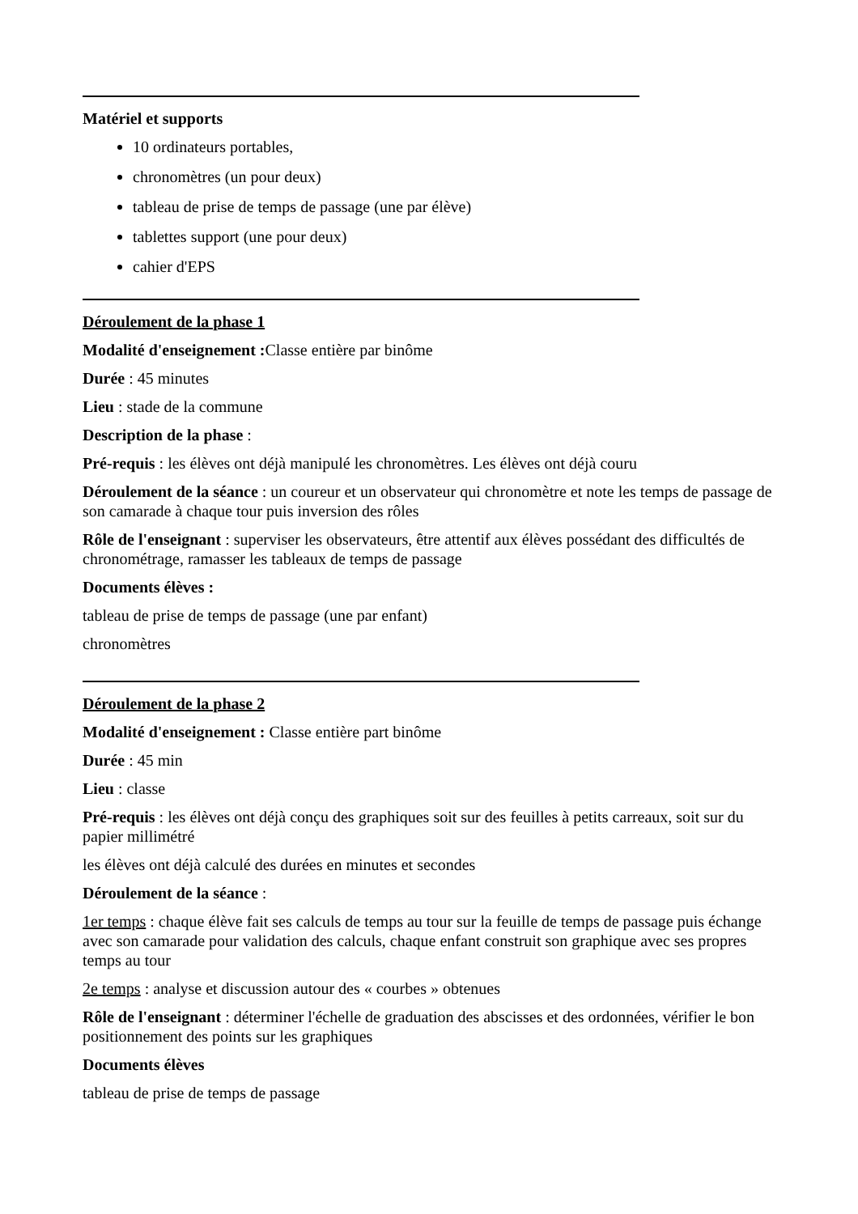Matériel et supports
10 ordinateurs portables,
chronomètres (un pour deux)
tableau de prise de temps de passage (une par élève)
tablettes support (une pour deux)
cahier d'EPS
Déroulement de la phase 1
Modalité d'enseignement : Classe entière par binôme
Durée : 45 minutes
Lieu : stade de la commune
Description de la phase :
Pré-requis : les élèves ont déjà manipulé les chronomètres. Les élèves ont déjà couru
Déroulement de la séance : un coureur et un observateur qui chronomètre et note les temps de passage de son camarade à chaque tour puis inversion des rôles
Rôle de l'enseignant : superviser les observateurs, être attentif aux élèves possédant des difficultés de chronométrage, ramasser les tableaux de temps de passage
Documents élèves :
tableau de prise de temps de passage (une par enfant)
chronomètres
Déroulement de la phase 2
Modalité d'enseignement : Classe entière part binôme
Durée : 45 min
Lieu : classe
Pré-requis : les élèves ont déjà conçu des graphiques soit sur des feuilles à petits carreaux, soit sur du papier millimétré
les élèves ont déjà calculé des durées en minutes et secondes
Déroulement de la séance :
1er temps : chaque élève fait ses calculs de temps au tour sur la feuille de temps de passage puis échange avec son camarade pour validation des calculs, chaque enfant construit son graphique avec ses propres temps au tour
2e temps : analyse et discussion autour des « courbes » obtenues
Rôle de l'enseignant : déterminer l'échelle de graduation des abscisses et des ordonnées, vérifier le bon positionnement des points sur les graphiques
Documents élèves
tableau de prise de temps de passage